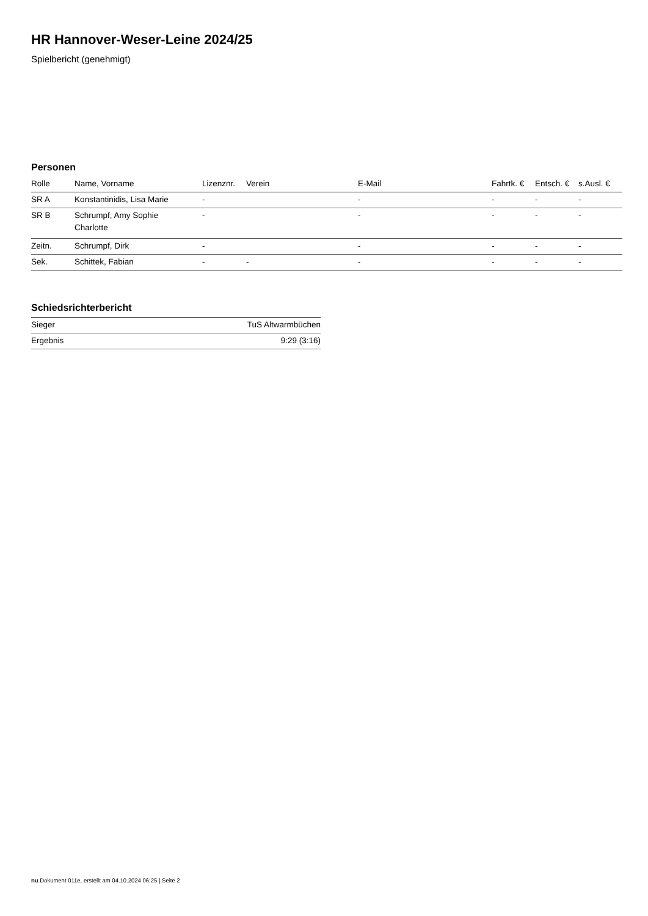HR Hannover-Weser-Leine 2024/25
Spielbericht (genehmigt)
Personen
| Rolle | Name, Vorname | Lizenznr. | Verein | E-Mail | Fahrtk. € | Entsch. € | s.Ausl. € |
| --- | --- | --- | --- | --- | --- | --- | --- |
| SR A | Konstantinidis, Lisa Marie | - | | - | - | - | - |
| SR B | Schrumpf, Amy Sophie Charlotte | - | | - | - | - | - |
| Zeitn. | Schrumpf, Dirk | - | | - | - | - | - |
| Sek. | Schittek, Fabian | - | - | - | - | - | - |
Schiedsrichterbericht
| Sieger | TuS Altwarmbüchen |
| Ergebnis | 9:29 (3:16) |
nu.Dokument 011e, erstellt am 04.10.2024 06:25 | Seite 2